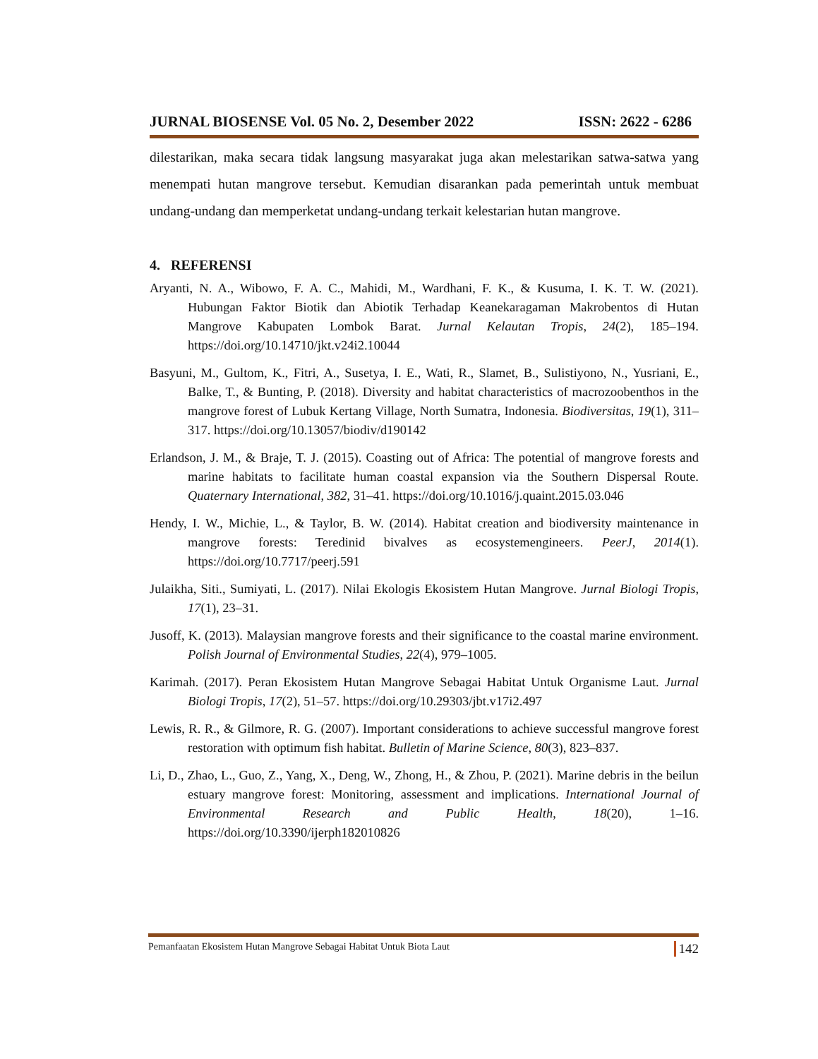JURNAL BIOSENSE Vol. 05 No. 2, Desember 2022 ISSN: 2622 - 6286
dilestarikan, maka secara tidak langsung masyarakat juga akan melestarikan satwa-satwa yang menempati hutan mangrove tersebut. Kemudian disarankan pada pemerintah untuk membuat undang-undang dan memperketat undang-undang terkait kelestarian hutan mangrove.
4. REFERENSI
Aryanti, N. A., Wibowo, F. A. C., Mahidi, M., Wardhani, F. K., & Kusuma, I. K. T. W. (2021). Hubungan Faktor Biotik dan Abiotik Terhadap Keanekaragaman Makrobentos di Hutan Mangrove Kabupaten Lombok Barat. Jurnal Kelautan Tropis, 24(2), 185–194. https://doi.org/10.14710/jkt.v24i2.10044
Basyuni, M., Gultom, K., Fitri, A., Susetya, I. E., Wati, R., Slamet, B., Sulistiyono, N., Yusriani, E., Balke, T., & Bunting, P. (2018). Diversity and habitat characteristics of macrozoobenthos in the mangrove forest of Lubuk Kertang Village, North Sumatra, Indonesia. Biodiversitas, 19(1), 311–317. https://doi.org/10.13057/biodiv/d190142
Erlandson, J. M., & Braje, T. J. (2015). Coasting out of Africa: The potential of mangrove forests and marine habitats to facilitate human coastal expansion via the Southern Dispersal Route. Quaternary International, 382, 31–41. https://doi.org/10.1016/j.quaint.2015.03.046
Hendy, I. W., Michie, L., & Taylor, B. W. (2014). Habitat creation and biodiversity maintenance in mangrove forests: Teredinid bivalves as ecosystemengineers. PeerJ, 2014(1). https://doi.org/10.7717/peerj.591
Julaikha, Siti., Sumiyati, L. (2017). Nilai Ekologis Ekosistem Hutan Mangrove. Jurnal Biologi Tropis, 17(1), 23–31.
Jusoff, K. (2013). Malaysian mangrove forests and their significance to the coastal marine environment. Polish Journal of Environmental Studies, 22(4), 979–1005.
Karimah. (2017). Peran Ekosistem Hutan Mangrove Sebagai Habitat Untuk Organisme Laut. Jurnal Biologi Tropis, 17(2), 51–57. https://doi.org/10.29303/jbt.v17i2.497
Lewis, R. R., & Gilmore, R. G. (2007). Important considerations to achieve successful mangrove forest restoration with optimum fish habitat. Bulletin of Marine Science, 80(3), 823–837.
Li, D., Zhao, L., Guo, Z., Yang, X., Deng, W., Zhong, H., & Zhou, P. (2021). Marine debris in the beilun estuary mangrove forest: Monitoring, assessment and implications. International Journal of Environmental Research and Public Health, 18(20), 1–16. https://doi.org/10.3390/ijerph182010826
Pemanfaatan Ekosistem Hutan Mangrove Sebagai Habitat Untuk Biota Laut 142